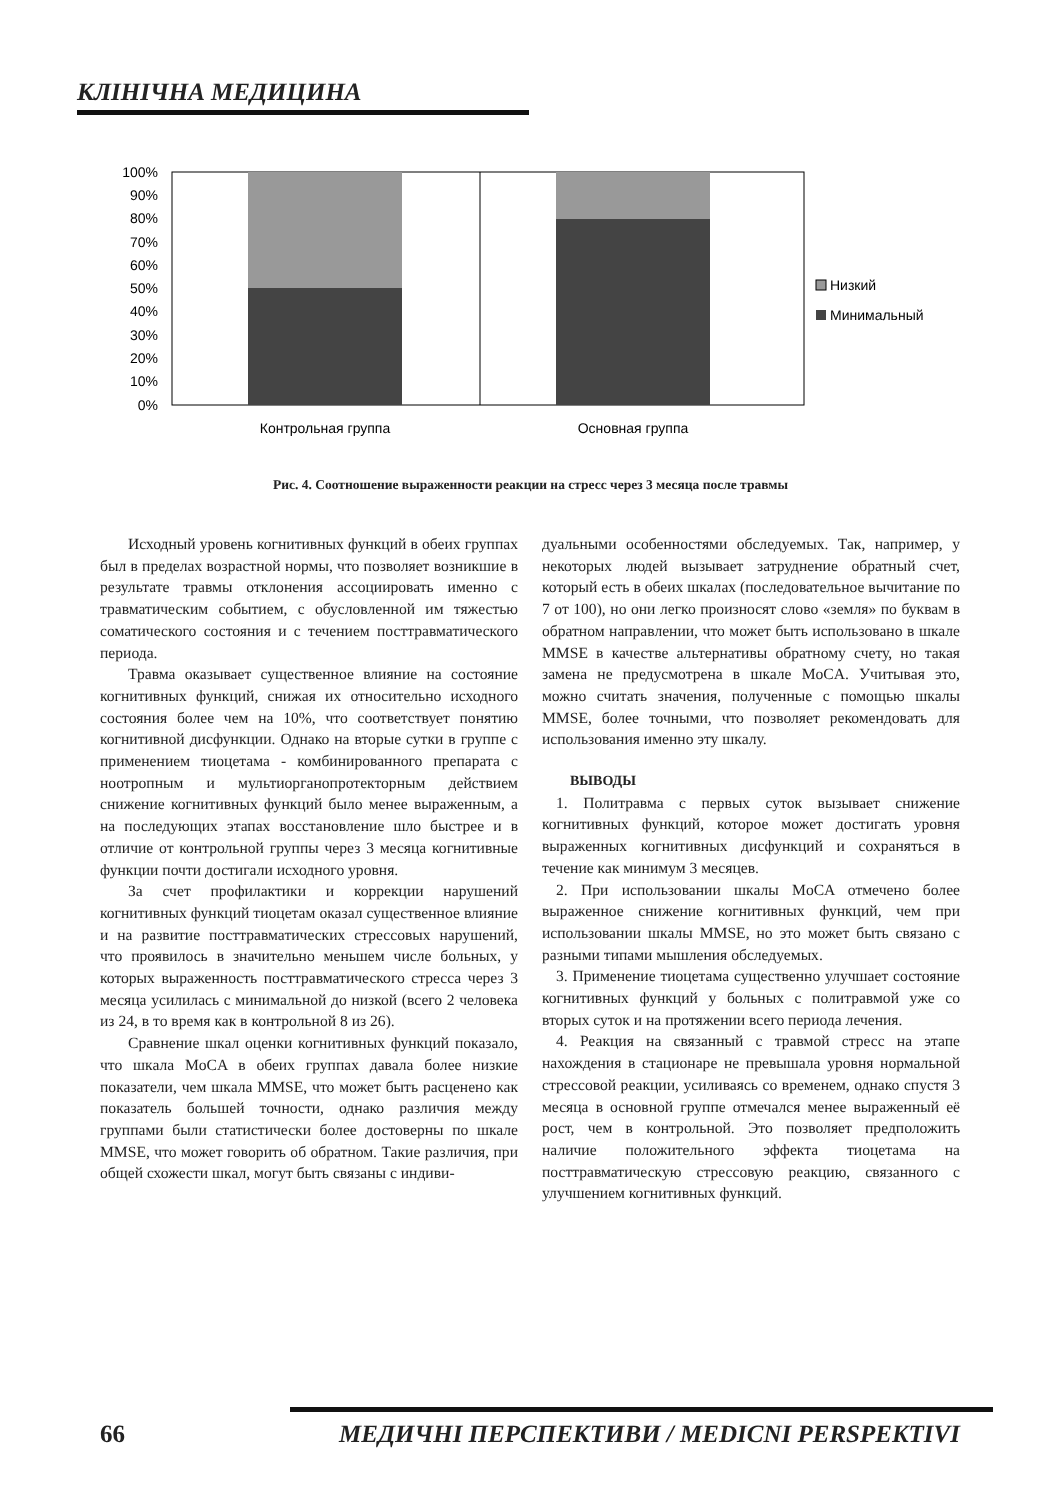КЛІНІЧНА МЕДИЦИНА
100%
90%
80%
70%
60%
50%
40%
30%
20%
10%
0%
Контрольная группа
Основная группа
Низкий
Минимальный
Рис. 4. Соотношение выраженности реакции на стресс через 3 месяца после травмы
Исходный уровень когнитивных функций в обеих группах был в пределах возрастной нормы, что позволяет возникшие в результате травмы отклонения ассоциировать именно с травматическим событием, с обусловленной им тяжестью соматического состояния и с течением посттравматического периода.
Травма оказывает существенное влияние на состояние когнитивных функций, снижая их относительно исходного состояния более чем на 10%, что соответствует понятию когнитивной дисфункции. Однако на вторые сутки в группе с применением тиоцетама - комбинированного препарата с ноотропным и мультиорганопротекторным действием снижение когнитивных функций было менее выраженным, а на последующих этапах восстановление шло быстрее и в отличие от контрольной группы через 3 месяца когнитивные функции почти достигали исходного уровня.
За счет профилактики и коррекции нарушений когнитивных функций тиоцетам оказал существенное влияние и на развитие посттравматических стрессовых нарушений, что проявилось в значительно меньшем числе больных, у которых выраженность посттравматического стресса через 3 месяца усилилась с минимальной до низкой (всего 2 человека из 24, в то время как в контрольной 8 из 26).
Сравнение шкал оценки когнитивных функций показало, что шкала MoCA в обеих группах давала более низкие показатели, чем шкала MMSE, что может быть расценено как показатель большей точности, однако различия между группами были статистически более достоверны по шкале MMSE, что может говорить об обратном. Такие различия, при общей схожести шкал, могут быть связаны с индиви-
дуальными особенностями обследуемых. Так, например, у некоторых людей вызывает затруднение обратный счет, который есть в обеих шкалах (последовательное вычитание по 7 от 100), но они легко произносят слово «земля» по буквам в обратном направлении, что может быть использовано в шкале MMSE в качестве альтернативы обратному счету, но такая замена не предусмотрена в шкале MoCA. Учитывая это, можно считать значения, полученные с помощью шкалы MMSE, более точными, что позволяет рекомендовать для использования именно эту шкалу.
ВЫВОДЫ
1. Политравма с первых суток вызывает снижение когнитивных функций, которое может достигать уровня выраженных когнитивных дисфункций и сохраняться в течение как минимум 3 месяцев.
2. При использовании шкалы MoCA отмечено более выраженное снижение когнитивных функций, чем при использовании шкалы MMSE, но это может быть связано с разными типами мышления обследуемых.
3. Применение тиоцетама существенно улучшает состояние когнитивных функций у больных с политравмой уже со вторых суток и на протяжении всего периода лечения.
4. Реакция на связанный с травмой стресс на этапе нахождения в стационаре не превышала уровня нормальной стрессовой реакции, усиливаясь со временем, однако спустя 3 месяца в основной группе отмечался менее выраженный её рост, чем в контрольной. Это позволяет предположить наличие положительного эффекта тиоцетама на посттравматическую стрессовую реакцию, связанного с улучшением когнитивных функций.
66 МЕДИЧНІ ПЕРСПЕКТИВИ / MEDICNI PERSPEKTIVI